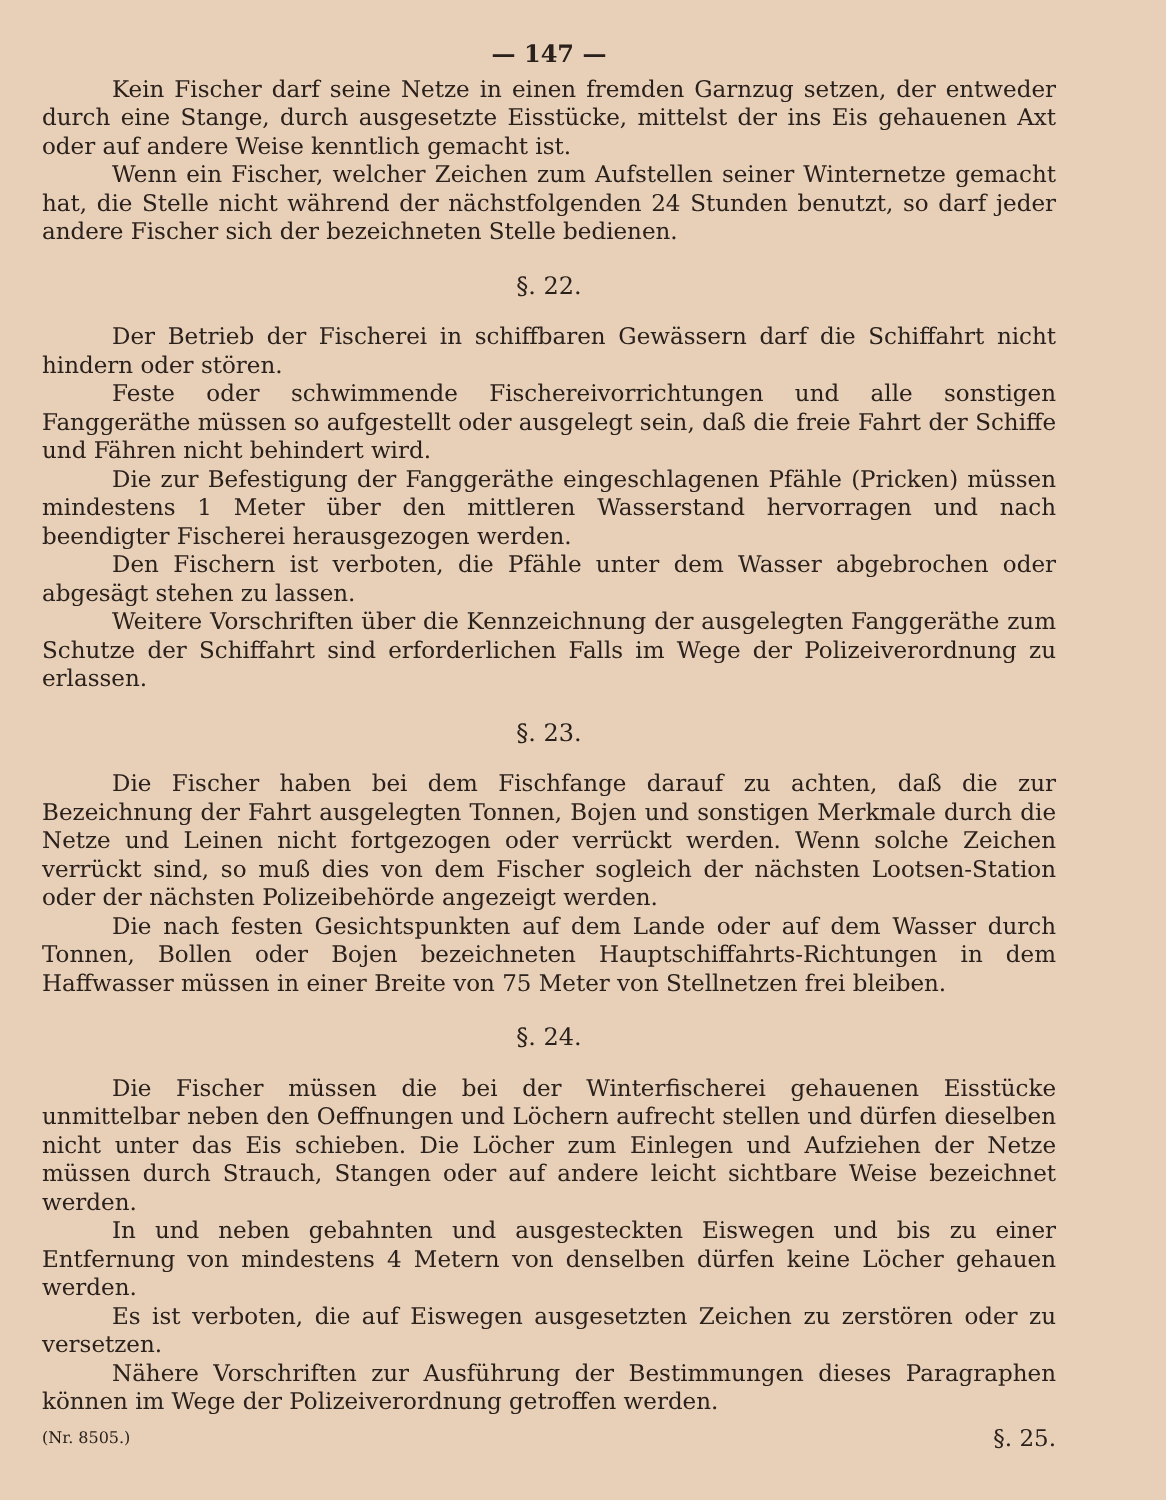— 147 —
Kein Fischer darf seine Netze in einen fremden Garnzug setzen, der entweder durch eine Stange, durch ausgesetzte Eisstücke, mittelst der ins Eis gehauenen Axt oder auf andere Weise kenntlich gemacht ist.
Wenn ein Fischer, welcher Zeichen zum Aufstellen seiner Winternetze gemacht hat, die Stelle nicht während der nächstfolgenden 24 Stunden benutzt, so darf jeder andere Fischer sich der bezeichneten Stelle bedienen.
§. 22.
Der Betrieb der Fischerei in schiffbaren Gewässern darf die Schiffahrt nicht hindern oder stören.
Feste oder schwimmende Fischereivorrichtungen und alle sonstigen Fanggeräthe müssen so aufgestellt oder ausgelegt sein, daß die freie Fahrt der Schiffe und Fähren nicht behindert wird.
Die zur Befestigung der Fanggeräthe eingeschlagenen Pfähle (Pricken) müssen mindestens 1 Meter über den mittleren Wasserstand hervorragen und nach beendigter Fischerei herausgezogen werden.
Den Fischern ist verboten, die Pfähle unter dem Wasser abgebrochen oder abgesägt stehen zu lassen.
Weitere Vorschriften über die Kennzeichnung der ausgelegten Fanggeräthe zum Schutze der Schiffahrt sind erforderlichen Falls im Wege der Polizeiverordnung zu erlassen.
§. 23.
Die Fischer haben bei dem Fischfange darauf zu achten, daß die zur Bezeichnung der Fahrt ausgelegten Tonnen, Bojen und sonstigen Merkmale durch die Netze und Leinen nicht fortgezogen oder verrückt werden. Wenn solche Zeichen verrückt sind, so muß dies von dem Fischer sogleich der nächsten Lootsen-Station oder der nächsten Polizeibehörde angezeigt werden.
Die nach festen Gesichtspunkten auf dem Lande oder auf dem Wasser durch Tonnen, Bollen oder Bojen bezeichneten Hauptschiffahrts-Richtungen in dem Haffwasser müssen in einer Breite von 75 Meter von Stellnetzen frei bleiben.
§. 24.
Die Fischer müssen die bei der Winterfischerei gehauenen Eisstücke unmittelbar neben den Oeffnungen und Löchern aufrecht stellen und dürfen dieselben nicht unter das Eis schieben. Die Löcher zum Einlegen und Aufziehen der Netze müssen durch Strauch, Stangen oder auf andere leicht sichtbare Weise bezeichnet werden.
In und neben gebahnten und ausgesteckten Eiswegen und bis zu einer Entfernung von mindestens 4 Metern von denselben dürfen keine Löcher gehauen werden.
Es ist verboten, die auf Eiswegen ausgesetzten Zeichen zu zerstören oder zu versetzen.
Nähere Vorschriften zur Ausführung der Bestimmungen dieses Paragraphen können im Wege der Polizeiverordnung getroffen werden.
(Nr. 8505.) §. 25.